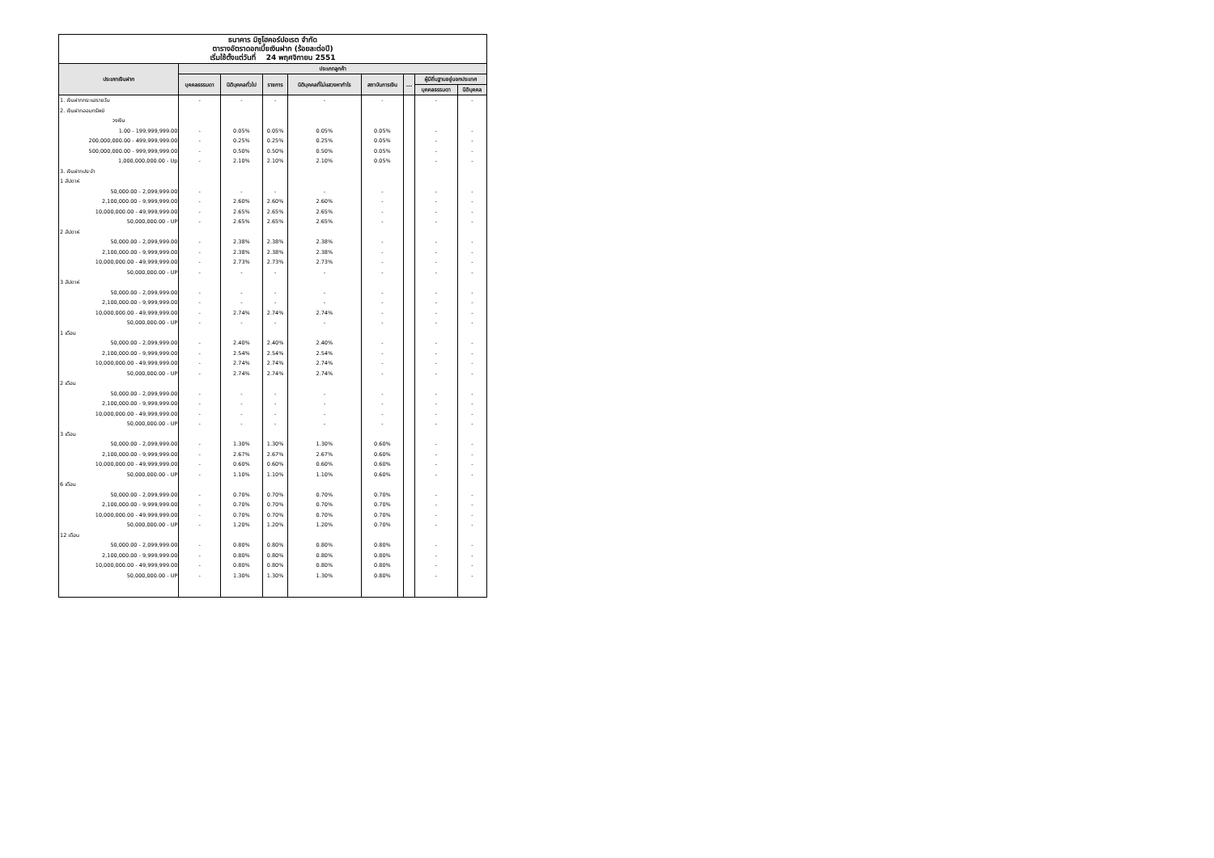ธนาคาร มิซูโฮคอร์ปอเรต จำกัด
ตารางอัตราดอกเบี้ยเงินฝาก (ร้อยละต่อปี)
เริ่มใช้ตั้งแต่วันที่ 24 พฤศจิกายน 2551
| ประเภทเงินฝาก | ประเภทลูกค้า | | | | | | | |
| --- | --- | --- | --- | --- | --- | --- | --- | --- |
| | บุคคลธรรมดา | นิติบุคคลทั่วไป | ราชการ | นิติบุคคลที่ไม่แสวงหากำไร | สถาบันการเงิน | ... | ผู้มีถิ่นฐานอยู่นอกประเทศ | |
| | | | | | | | บุคคลธรรมดา | นิติบุคคล |
| 1. เงินฝากกระแสรายวัน | - | - | - | - | - | | - | - |
| 2. เงินฝากออมทรัพย์ | | | | | | | | |
| วงเงิน | | | | | | | | |
| 1.00 - 199,999,999.00 | - | 0.05% | 0.05% | 0.05% | 0.05% | | - | - |
| 200,000,000.00 - 499,999,999.00 | - | 0.25% | 0.25% | 0.25% | 0.05% | | - | - |
| 500,000,000.00 - 999,999,999.00 | - | 0.50% | 0.50% | 0.50% | 0.05% | | - | - |
| 1,000,000,000.00 - Up | - | 2.10% | 2.10% | 2.10% | 0.05% | | - | - |
| 3. เงินฝากประจำ | | | | | | | | |
| 1 สัปดาห์ | | | | | | | | |
| 50,000.00 - 2,099,999.00 | - | - | - | - | - | | - | - |
| 2,100,000.00 - 9,999,999.00 | - | 2.60% | 2.60% | 2.60% | - | | - | - |
| 10,000,000.00 - 49,999,999.00 | - | 2.65% | 2.65% | 2.65% | - | | - | - |
| 50,000,000.00 - UP | - | 2.65% | 2.65% | 2.65% | - | | - | - |
| 2 สัปดาห์ | | | | | | | | |
| 50,000.00 - 2,099,999.00 | - | 2.38% | 2.38% | 2.38% | - | | - | - |
| 2,100,000.00 - 9,999,999.00 | - | 2.38% | 2.38% | 2.38% | - | | - | - |
| 10,000,000.00 - 49,999,999.00 | - | 2.73% | 2.73% | 2.73% | - | | - | - |
| 50,000,000.00 - UP | - | - | - | - | - | | - | - |
| 3 สัปดาห์ | | | | | | | | |
| 50,000.00 - 2,099,999.00 | - | - | - | - | - | | - | - |
| 2,100,000.00 - 9,999,999.00 | - | - | - | - | - | | - | - |
| 10,000,000.00 - 49,999,999.00 | - | 2.74% | 2.74% | 2.74% | - | | - | - |
| 50,000,000.00 - UP | - | - | - | - | - | | - | - |
| 1 เดือน | | | | | | | | |
| 50,000.00 - 2,099,999.00 | - | 2.40% | 2.40% | 2.40% | - | | - | - |
| 2,100,000.00 - 9,999,999.00 | - | 2.54% | 2.54% | 2.54% | - | | - | - |
| 10,000,000.00 - 49,999,999.00 | - | 2.74% | 2.74% | 2.74% | - | | - | - |
| 50,000,000.00 - UP | - | 2.74% | 2.74% | 2.74% | - | | - | - |
| 2 เดือน | | | | | | | | |
| 50,000.00 - 2,099,999.00 | - | - | - | - | - | | - | - |
| 2,100,000.00 - 9,999,999.00 | - | - | - | - | - | | - | - |
| 10,000,000.00 - 49,999,999.00 | - | - | - | - | - | | - | - |
| 50,000,000.00 - UP | - | - | - | - | - | | - | - |
| 3 เดือน | | | | | | | | |
| 50,000.00 - 2,099,999.00 | - | 1.30% | 1.30% | 1.30% | 0.60% | | - | - |
| 2,100,000.00 - 9,999,999.00 | - | 2.67% | 2.67% | 2.67% | 0.60% | | - | - |
| 10,000,000.00 - 49,999,999.00 | - | 0.60% | 0.60% | 0.60% | 0.60% | | - | - |
| 50,000,000.00 - UP | - | 1.10% | 1.10% | 1.10% | 0.60% | | - | - |
| 6 เดือน | | | | | | | | |
| 50,000.00 - 2,099,999.00 | - | 0.70% | 0.70% | 0.70% | 0.70% | | - | - |
| 2,100,000.00 - 9,999,999.00 | - | 0.70% | 0.70% | 0.70% | 0.70% | | - | - |
| 10,000,000.00 - 49,999,999.00 | - | 0.70% | 0.70% | 0.70% | 0.70% | | - | - |
| 50,000,000.00 - UP | - | 1.20% | 1.20% | 1.20% | 0.70% | | - | - |
| 12 เดือน | | | | | | | | |
| 50,000.00 - 2,099,999.00 | - | 0.80% | 0.80% | 0.80% | 0.80% | | - | - |
| 2,100,000.00 - 9,999,999.00 | - | 0.80% | 0.80% | 0.80% | 0.80% | | - | - |
| 10,000,000.00 - 49,999,999.00 | - | 0.80% | 0.80% | 0.80% | 0.80% | | - | - |
| 50,000,000.00 - UP | - | 1.30% | 1.30% | 1.30% | 0.80% | | - | - |